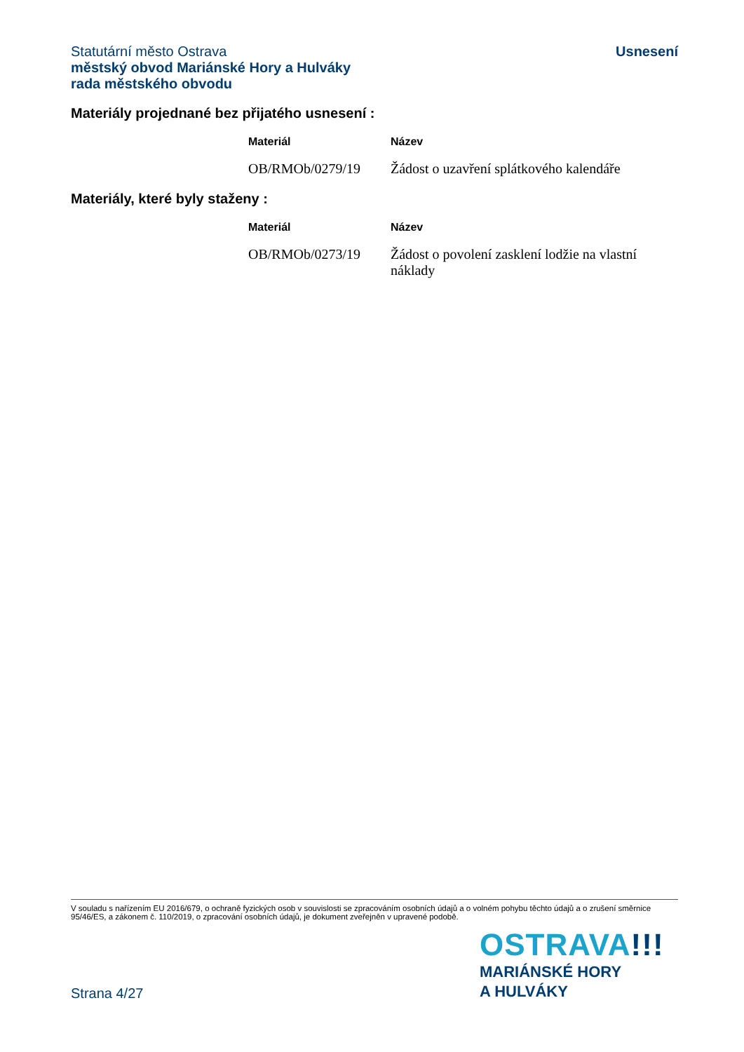Usnesení
Statutární město Ostrava
městský obvod Mariánské Hory a Hulváky
rada městského obvodu
Materiály projednané bez přijatého usnesení :
| Materiál | Název |
| --- | --- |
| OB/RMOb/0279/19 | Žádost o uzavření splátkového kalendáře |
Materiály, které byly staženy :
| Materiál | Název |
| --- | --- |
| OB/RMOb/0273/19 | Žádost o povolení zasklení lodžie na vlastní náklady |
V souladu s nařízením EU 2016/679, o ochraně fyzických osob v souvislosti se zpracováním osobních údajů a o volném pohybu těchto údajů a o zrušení směrnice 95/46/ES, a zákonem č. 110/2019, o zpracování osobních údajů, je dokument zveřejněn v upravené podobě.
OSTRAVA!!!
MARIÁNSKÉ HORY
A HULVÁKY
Strana 4/27